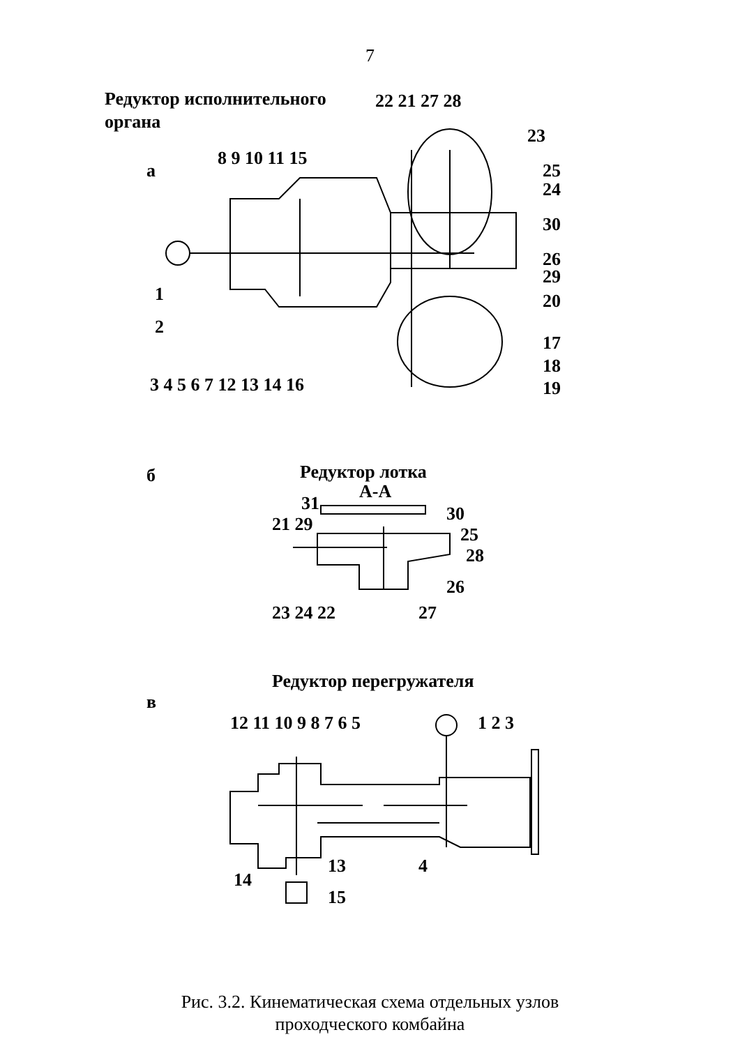7
Редуктор исполнительного
органа
а
22 21 27 28
23
8 9 10 11 15
25
24
30
26
29
20
1
2
17
18
19
3 4 5 6 7 12 13 14 16
б
Редуктор лотка
А-А
31
30
21 29
25
28
26
23 24 22
27
Редуктор перегружателя
в
12 11 10 9 8 7 6 5
1 2 3
14
13
4
15
Рис. 3.2. Кинематическая схема отдельных узлов
проходческого комбайна